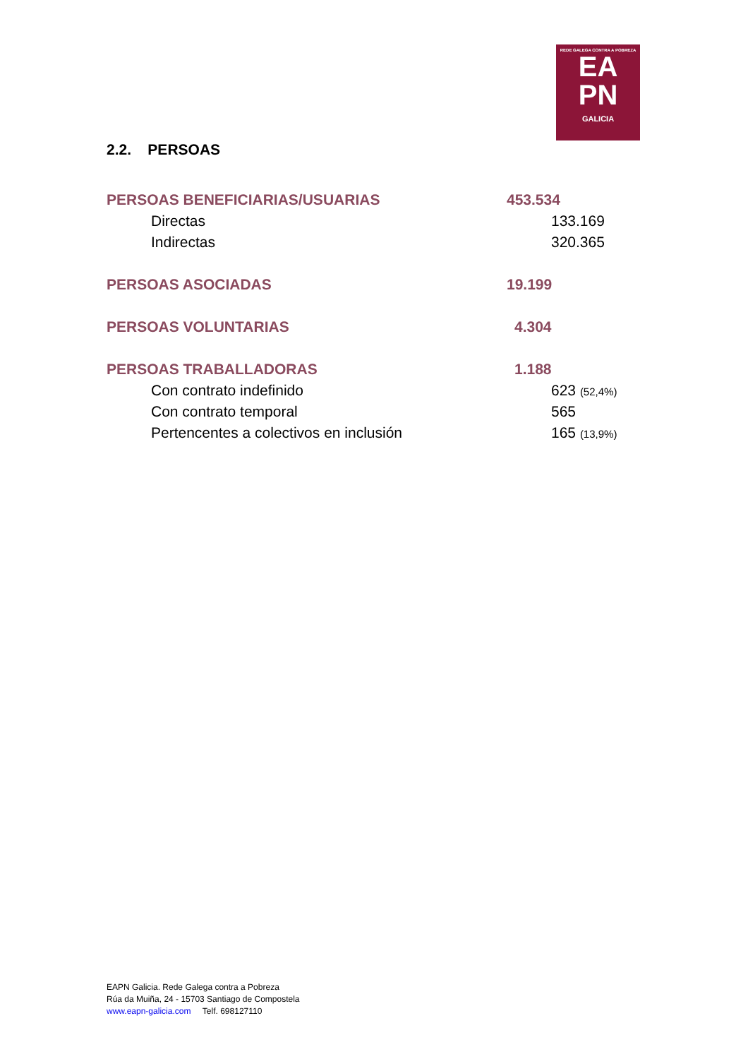REDE GALEGA CONTRA A POBREZA
EA
PN
GALICIA
2.2. PERSOAS
| PERSOAS BENEFICIARIAS/USUARIAS | 453.534 |
| Directas | 133.169 |
| Indirectas | 320.365 |
| PERSOAS ASOCIADAS | 19.199 |
| PERSOAS VOLUNTARIAS | 4.304 |
| PERSOAS TRABALLADORAS | 1.188 |
| Con contrato indefinido | 623 (52,4%) |
| Con contrato temporal | 565 |
| Pertencentes a colectivos en inclusión | 165 (13,9%) |
EAPN Galicia. Rede Galega contra a Pobreza
Rúa da Muiña, 24 - 15703 Santiago de Compostela
www.eapn-galicia.com Telf. 698127110